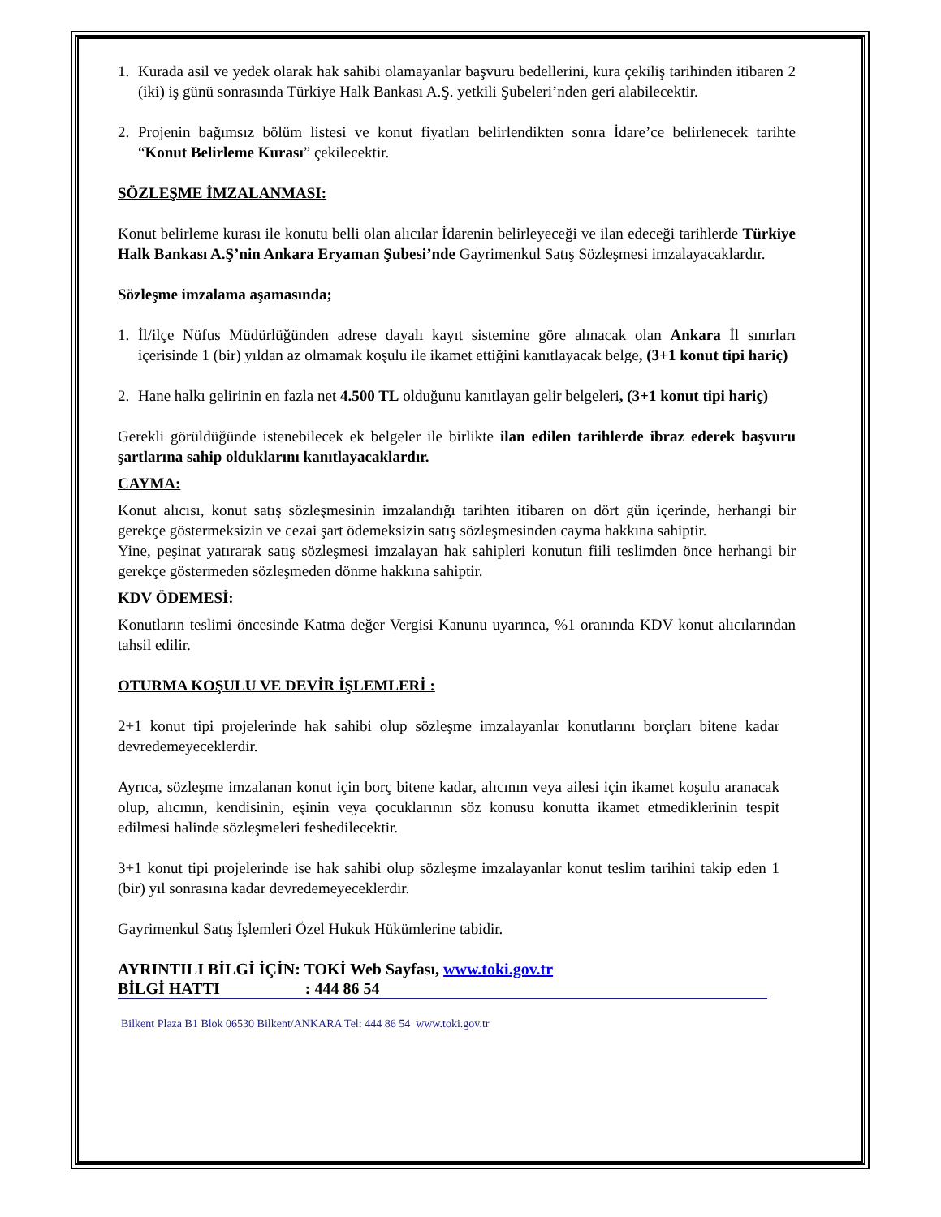1. Kurada asil ve yedek olarak hak sahibi olamayanlar başvuru bedellerini, kura çekiliş tarihinden itibaren 2 (iki) iş günü sonrasında Türkiye Halk Bankası A.Ş. yetkili Şubeleri’nden geri alabilecektir.
2. Projenin bağımsız bölüm listesi ve konut fiyatları belirlendikten sonra İdare’ce belirlenecek tarihte “Konut Belirleme Kurası” çekilecektir.
SÖZLEŞME İMZALANMASI:
Konut belirleme kurası ile konutu belli olan alıcılar İdarenin belirleyeceği ve ilan edeceği tarihlerde Türkiye Halk Bankası A.Ş’nin Ankara Eryaman Şubesi’nde Gayrimenkul Satış Sözleşmesi imzalayacaklardır.
Sözleşme imzalama aşamasında;
1. İl/ilçe Nüfus Müdürlüğünden adrese dayalı kayıt sistemine göre alınacak olan Ankara İl sınırları içerisinde 1 (bir) yıldan az olmamak koşulu ile ikamet ettiğini kanıtlayacak belge, (3+1 konut tipi hariç)
2. Hane halkı gelirinin en fazla net 4.500 TL olduğunu kanıtlayan gelir belgeleri, (3+1 konut tipi hariç)
Gerekli görüldüğünde istenebilecek ek belgeler ile birlikte ilan edilen tarihlerde ibraz ederek başvuru şartlarına sahip olduklarını kanıtlayacaklardır.
CAYMA:
Konut alıcısı, konut satış sözleşmesinin imzalandığı tarihten itibaren on dört gün içerinde, herhangi bir gerekçe göstermeksizin ve cezai şart ödemeksizin satış sözleşmesinden cayma hakkına sahiptir.
Yine, peşinat yatırarak satış sözleşmesi imzalayan hak sahipleri konutun fiili teslimden önce herhangi bir gerekçe göstermeden sözleşmeden dönme hakkına sahiptir.
KDV ÖDEMESİ:
Konutların teslimi öncesinde Katma değer Vergisi Kanunu uyarınca, %1 oranında KDV konut alıcılarından tahsil edilir.
OTURMA KOŞULU VE DEVİR İŞLEMLERİ :
2+1 konut tipi projelerinde hak sahibi olup sözleşme imzalayanlar konutlarını borçları bitene kadar devredemeyeceklerdir.
Ayrıca, sözleşme imzalanan konut için borç bitene kadar, alıcının veya ailesi için ikamet koşulu aranacak olup, alıcının, kendisinin, eşinin veya çocuklarının söz konusu konutta ikamet etmediklerinin tespit edilmesi halinde sözleşmeleri feshedilecektir.
3+1 konut tipi projelerinde ise hak sahibi olup sözleşme imzalayanlar konut teslim tarihini takip eden 1 (bir) yıl sonrasına kadar devredemeyeceklerdir.
Gayrimenkul Satış İşlemleri Özel Hukuk Hükümlerine tabidir.
AYRINTILI BİLGİ İÇİN: TOKİ Web Sayfası, www.toki.gov.tr
BİLGİ HATTI : 444 86 54
Bilkent Plaza B1 Blok 06530 Bilkent/ANKARA Tel: 444 86 54 www.toki.gov.tr